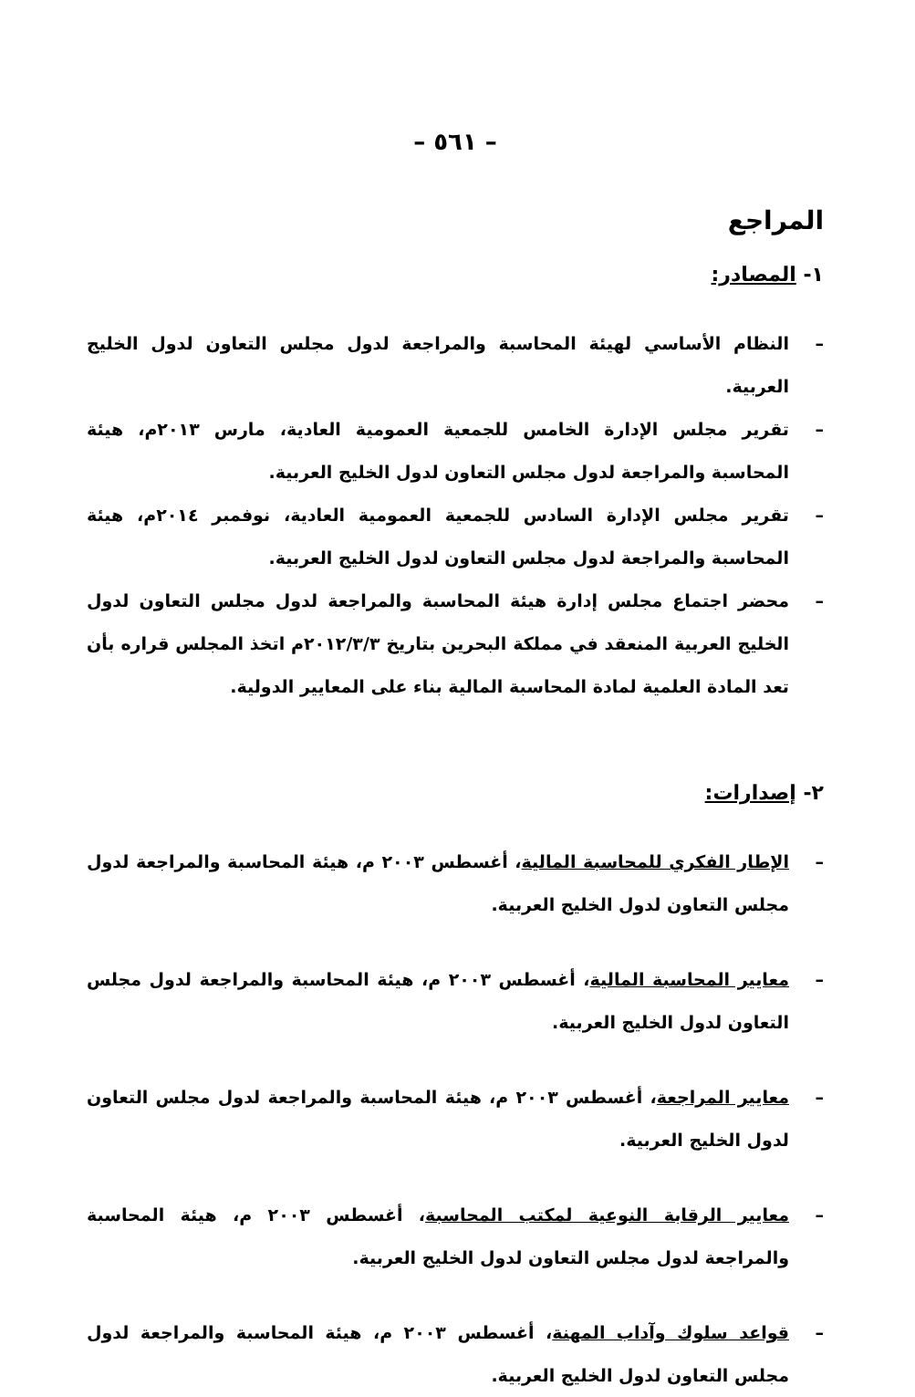– ٥٦١ –
المراجع
١- المصادر:
– النظام الأساسي لهيئة المحاسبة والمراجعة لدول مجلس التعاون لدول الخليج العربية.
– تقرير مجلس الإدارة الخامس للجمعية العمومية العادية، مارس ٢٠١٣م، هيئة المحاسبة والمراجعة لدول مجلس التعاون لدول الخليج العربية.
– تقرير مجلس الإدارة السادس للجمعية العمومية العادية، نوفمبر ٢٠١٤م، هيئة المحاسبة والمراجعة لدول مجلس التعاون لدول الخليج العربية.
– محضر اجتماع مجلس إدارة هيئة المحاسبة والمراجعة لدول مجلس التعاون لدول الخليج العربية المنعقد في مملكة البحرين بتاريخ ٢٠١٢/٣/٣م اتخذ المجلس قراره بأن تعد المادة العلمية لمادة المحاسبة المالية بناء على المعايير الدولية.
٢- إصدارات:
– الإطار الفكري للمحاسبة المالية، أغسطس ٢٠٠٣ م، هيئة المحاسبة والمراجعة لدول مجلس التعاون لدول الخليج العربية.
– معايير المحاسبة المالية، أغسطس ٢٠٠٣ م، هيئة المحاسبة والمراجعة لدول مجلس التعاون لدول الخليج العربية.
– معايير المراجعة، أغسطس ٢٠٠٣ م، هيئة المحاسبة والمراجعة لدول مجلس التعاون لدول الخليج العربية.
– معايير الرقابة النوعية لمكتب المحاسبة، أغسطس ٢٠٠٣ م، هيئة المحاسبة والمراجعة لدول مجلس التعاون لدول الخليج العربية.
– قواعد سلوك وآداب المهنة، أغسطس ٢٠٠٣ م، هيئة المحاسبة والمراجعة لدول مجلس التعاون لدول الخليج العربية.